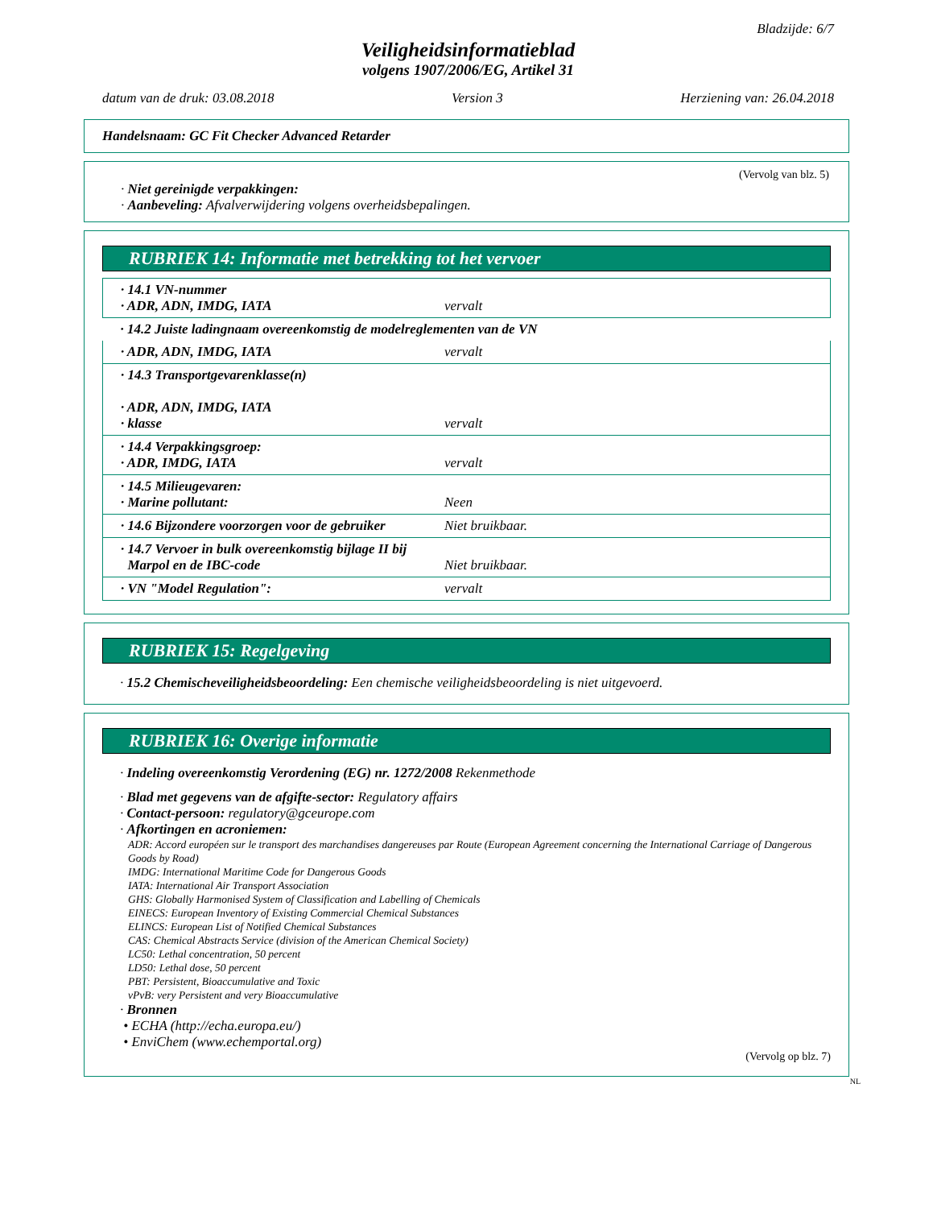Bladzijde: 6/7
Veiligheidsinformatieblad
volgens 1907/2006/EG, Artikel 31
datum van de druk: 03.08.2018 Version 3 Herziening van: 26.04.2018
Handelsnaam: GC Fit Checker Advanced Retarder
(Vervolg van blz. 5)
· Niet gereinigde verpakkingen:
· Aanbeveling: Afvalverwijdering volgens overheidsbepalingen.
RUBRIEK 14: Informatie met betrekking tot het vervoer
| · 14.1 VN-nummer · ADR, ADN, IMDG, IATA | vervalt |
| · 14.2 Juiste ladingnaam overeenkomstig de modelreglementen van de VN | |
| · ADR, ADN, IMDG, IATA | vervalt |
| · 14.3 Transportgevarenklasse(n) · ADR, ADN, IMDG, IATA · klasse | vervalt |
| · 14.4 Verpakkingsgroep: · ADR, IMDG, IATA | vervalt |
| · 14.5 Milieugevaren: · Marine pollutant: | Neen |
| · 14.6 Bijzondere voorzorgen voor de gebruiker | Niet bruikbaar. |
| · 14.7 Vervoer in bulk overeenkomstig bijlage II bij Marpol en de IBC-code | Niet bruikbaar. |
| · VN "Model Regulation": | vervalt |
RUBRIEK 15: Regelgeving
· 15.2 Chemischeveiligheidsbeoordeling: Een chemische veiligheidsbeoordeling is niet uitgevoerd.
RUBRIEK 16: Overige informatie
· Indeling overeenkomstig Verordening (EG) nr. 1272/2008 Rekenmethode
· Blad met gegevens van de afgifte-sector: Regulatory affairs
· Contact-persoon: regulatory@gceurope.com
· Afkortingen en acroniemen:
ADR: Accord européen sur le transport des marchandises dangereuses par Route (European Agreement concerning the International Carriage of Dangerous Goods by Road)
IMDG: International Maritime Code for Dangerous Goods
IATA: International Air Transport Association
GHS: Globally Harmonised System of Classification and Labelling of Chemicals
EINECS: European Inventory of Existing Commercial Chemical Substances
ELINCS: European List of Notified Chemical Substances
CAS: Chemical Abstracts Service (division of the American Chemical Society)
LC50: Lethal concentration, 50 percent
LD50: Lethal dose, 50 percent
PBT: Persistent, Bioaccumulative and Toxic
vPvB: very Persistent and very Bioaccumulative
· Bronnen
• ECHA (http://echa.europa.eu/)
• EnviChem (www.echemportal.org)
(Vervolg op blz. 7)
NL